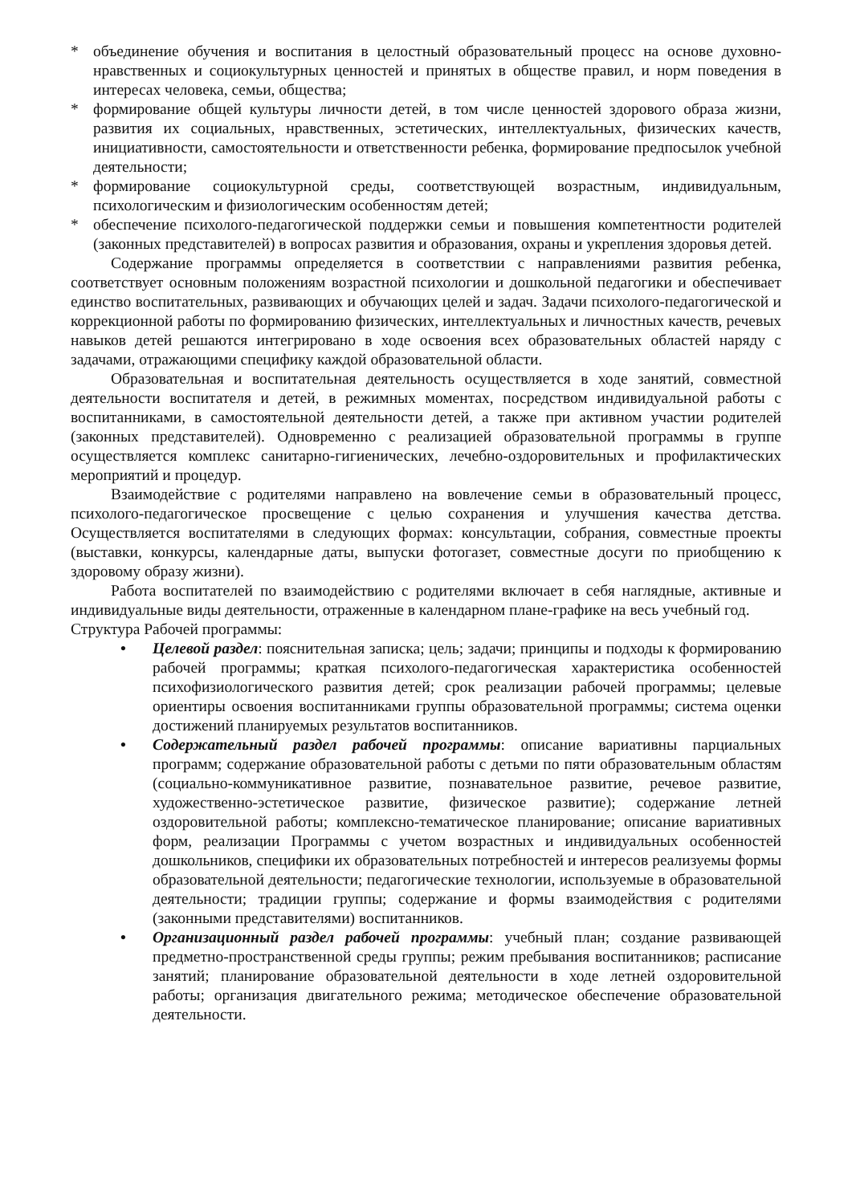* объединение обучения и воспитания в целостный образовательный процесс на основе духовно-нравственных и социокультурных ценностей и принятых в обществе правил, и норм поведения в интересах человека, семьи, общества;
* формирование общей культуры личности детей, в том числе ценностей здорового образа жизни, развития их социальных, нравственных, эстетических, интеллектуальных, физических качеств, инициативности, самостоятельности и ответственности ребенка, формирование предпосылок учебной деятельности;
* формирование социокультурной среды, соответствующей возрастным, индивидуальным, психологическим и физиологическим особенностям детей;
* обеспечение психолого-педагогической поддержки семьи и повышения компетентности родителей (законных представителей) в вопросах развития и образования, охраны и укрепления здоровья детей.
Содержание программы определяется в соответствии с направлениями развития ребенка, соответствует основным положениям возрастной психологии и дошкольной педагогики и обеспечивает единство воспитательных, развивающих и обучающих целей и задач. Задачи психолого-педагогической и коррекционной работы по формированию физических, интеллектуальных и личностных качеств, речевых навыков детей решаются интегрировано в ходе освоения всех образовательных областей наряду с задачами, отражающими специфику каждой образовательной области.
Образовательная и воспитательная деятельность осуществляется в ходе занятий, совместной деятельности воспитателя и детей, в режимных моментах, посредством индивидуальной работы с воспитанниками, в самостоятельной деятельности детей, а также при активном участии родителей (законных представителей). Одновременно с реализацией образовательной программы в группе осуществляется комплекс санитарно-гигиенических, лечебно-оздоровительных и профилактических мероприятий и процедур.
Взаимодействие с родителями направлено на вовлечение семьи в образовательный процесс, психолого-педагогическое просвещение с целью сохранения и улучшения качества детства. Осуществляется воспитателями в следующих формах: консультации, собрания, совместные проекты (выставки, конкурсы, календарные даты, выпуски фотогазет, совместные досуги по приобщению к здоровому образу жизни).
Работа воспитателей по взаимодействию с родителями включает в себя наглядные, активные и индивидуальные виды деятельности, отраженные в календарном плане-графике на весь учебный год.
Структура Рабочей программы:
• Целевой раздел: пояснительная записка; цель; задачи; принципы и подходы к формированию рабочей программы; краткая психолого-педагогическая характеристика особенностей психофизиологического развития детей; срок реализации рабочей программы; целевые ориентиры освоения воспитанниками группы образовательной программы; система оценки достижений планируемых результатов воспитанников.
• Содержательный раздел рабочей программы: описание вариативны парциальных программ; содержание образовательной работы с детьми по пяти образовательным областям (социально-коммуникативное развитие, познавательное развитие, речевое развитие, художественно-эстетическое развитие, физическое развитие); содержание летней оздоровительной работы; комплексно-тематическое планирование; описание вариативных форм, реализации Программы с учетом возрастных и индивидуальных особенностей дошкольников, специфики их образовательных потребностей и интересов реализуемы формы образовательной деятельности; педагогические технологии, используемые в образовательной деятельности; традиции группы; содержание и формы взаимодействия с родителями (законными представителями) воспитанников.
• Организационный раздел рабочей программы: учебный план; создание развивающей предметно-пространственной среды группы; режим пребывания воспитанников; расписание занятий; планирование образовательной деятельности в ходе летней оздоровительной работы; организация двигательного режима; методическое обеспечение образовательной деятельности.